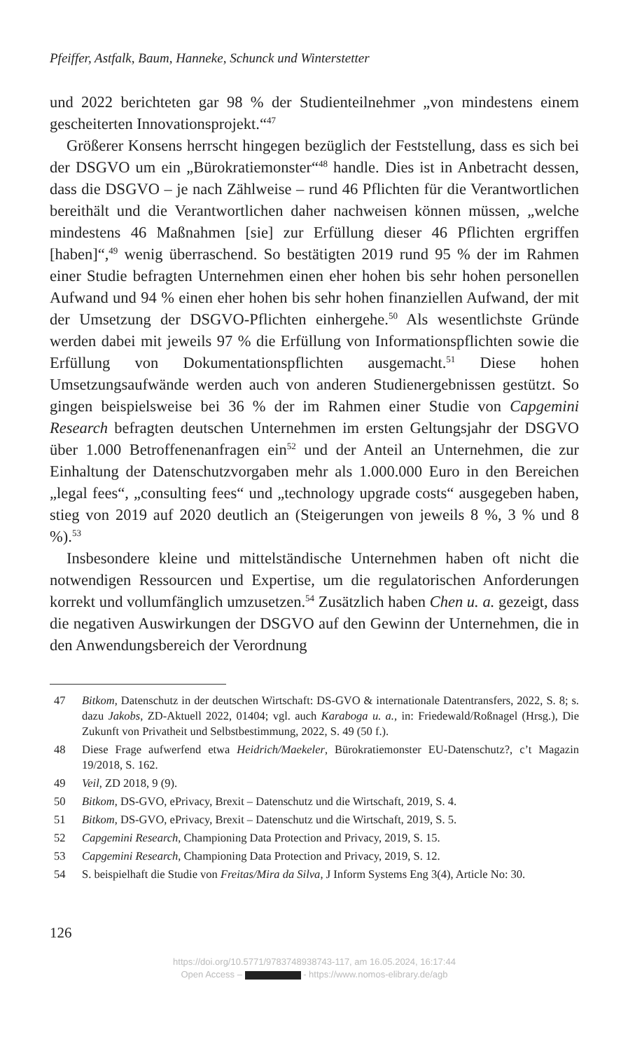Pfeiffer, Astfalk, Baum, Hanneke, Schunck und Winterstetter
und 2022 berichteten gar 98 % der Studienteilnehmer „von mindestens einem gescheiterten Innovationsprojekt.“<sup>47</sup>
Größerer Konsens herrscht hingegen bezüglich der Feststellung, dass es sich bei der DSGVO um ein „Bürokratiemonster“<sup>48</sup> handle. Dies ist in Anbetracht dessen, dass die DSGVO – je nach Zählweise – rund 46 Pflichten für die Verantwortlichen bereithält und die Verantwortlichen daher nachweisen können müssen, „welche mindestens 46 Maßnahmen [sie] zur Erfüllung dieser 46 Pflichten ergriffen [haben]“,<sup>49</sup> wenig überraschend. So bestätigten 2019 rund 95 % der im Rahmen einer Studie befragten Unternehmen einen eher hohen bis sehr hohen personellen Aufwand und 94 % einen eher hohen bis sehr hohen finanziellen Aufwand, der mit der Umsetzung der DSGVO-Pflichten einhergehe.<sup>50</sup> Als wesentlichste Gründe werden dabei mit jeweils 97 % die Erfüllung von Informationspflichten sowie die Erfüllung von Dokumentationspflichten ausgemacht.<sup>51</sup> Diese hohen Umsetzungsaufwände werden auch von anderen Studienergebnissen gestützt. So gingen beispielsweise bei 36 % der im Rahmen einer Studie von Capgemini Research befragten deutschen Unternehmen im ersten Geltungsjahr der DSGVO über 1.000 Betroffenenanfragen ein<sup>52</sup> und der Anteil an Unternehmen, die zur Einhaltung der Datenschutzvorgaben mehr als 1.000.000 Euro in den Bereichen „legal fees“, „consulting fees“ und „technology upgrade costs“ ausgegeben haben, stieg von 2019 auf 2020 deutlich an (Steigerungen von jeweils 8 %, 3 % und 8 %).<sup>53</sup>
Insbesondere kleine und mittelständische Unternehmen haben oft nicht die notwendigen Ressourcen und Expertise, um die regulatorischen Anforderungen korrekt und vollumfänglich umzusetzen.<sup>54</sup> Zusätzlich haben Chen u. a. gezeigt, dass die negativen Auswirkungen der DSGVO auf den Gewinn der Unternehmen, die in den Anwendungsbereich der Verordnung
47 Bitkom, Datenschutz in der deutschen Wirtschaft: DS-GVO & internationale Datentransfers, 2022, S. 8; s. dazu Jakobs, ZD-Aktuell 2022, 01404; vgl. auch Karaboga u. a., in: Friedewald/Roßnagel (Hrsg.), Die Zukunft von Privatheit und Selbstbestimmung, 2022, S. 49 (50 f.).
48 Diese Frage aufwerfend etwa Heidrich/Maekeler, Bürokratiemonster EU-Datenschutz?, c’t Magazin 19/2018, S. 162.
49 Veil, ZD 2018, 9 (9).
50 Bitkom, DS-GVO, ePrivacy, Brexit – Datenschutz und die Wirtschaft, 2019, S. 4.
51 Bitkom, DS-GVO, ePrivacy, Brexit – Datenschutz und die Wirtschaft, 2019, S. 5.
52 Capgemini Research, Championing Data Protection and Privacy, 2019, S. 15.
53 Capgemini Research, Championing Data Protection and Privacy, 2019, S. 12.
54 S. beispielhaft die Studie von Freitas/Mira da Silva, J Inform Systems Eng 3(4), Article No: 30.
126
https://doi.org/10.5771/9783748938743-117, am 16.05.2024, 16:17:44
Open Access – - https://www.nomos-elibrary.de/agb